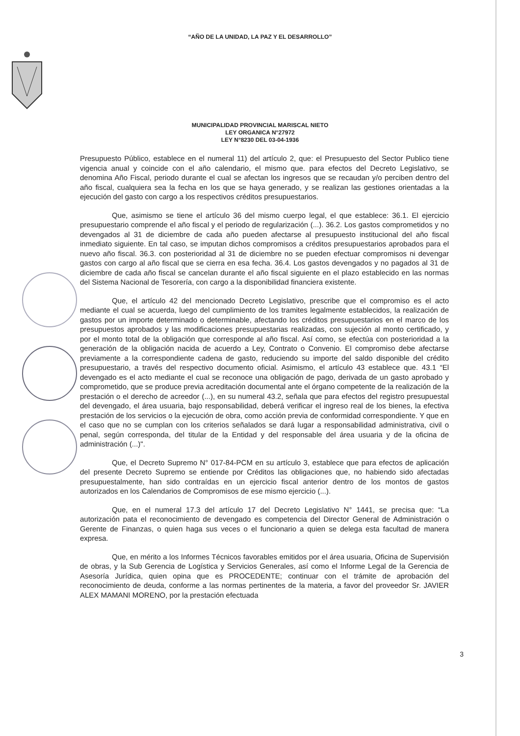“AÑO DE LA UNIDAD, LA PAZ Y EL DESARROLLO”
MUNICIPALIDAD PROVINCIAL MARISCAL NIETO
LEY ORGANICA N°27972
LEY N°8230 DEL 03-04-1936
Presupuesto Público, establece en el numeral 11) del artículo 2, que: el Presupuesto del Sector Publico tiene vigencia anual y coincide con el año calendario, el mismo que. para efectos del Decreto Legislativo, se denomina Año Fiscal, periodo durante el cual se afectan los ingresos que se recaudan y/o perciben dentro del año fiscal, cualquiera sea la fecha en los que se haya generado, y se realizan las gestiones orientadas a la ejecución del gasto con cargo a los respectivos créditos presupuestarios.
Que, asimismo se tiene el artículo 36 del mismo cuerpo legal, el que establece: 36.1. El ejercicio presupuestario comprende el año fiscal y el periodo de regularización (...). 36.2. Los gastos comprometidos y no devengados al 31 de diciembre de cada año pueden afectarse al presupuesto institucional del año fiscal inmediato siguiente. En tal caso, se imputan dichos compromisos a créditos presupuestarios aprobados para el nuevo año fiscal. 36.3. con posterioridad al 31 de diciembre no se pueden efectuar compromisos ni devengar gastos con cargo al año fiscal que se cierra en esa fecha. 36.4. Los gastos devengados y no pagados al 31 de diciembre de cada año fiscal se cancelan durante el año fiscal siguiente en el plazo establecido en las normas del Sistema Nacional de Tesorería, con cargo a la disponibilidad financiera existente.
Que, el artículo 42 del mencionado Decreto Legislativo, prescribe que el compromiso es el acto mediante el cual se acuerda, luego del cumplimiento de los tramites legalmente establecidos, la realización de gastos por un importe determinado o determinable, afectando los créditos presupuestarios en el marco de los presupuestos aprobados y las modificaciones presupuestarias realizadas, con sujeción al monto certificado, y por el monto total de la obligación que corresponde al año fiscal. Así como, se efectúa con posterioridad a la generación de la obligación nacida de acuerdo a Ley, Contrato o Convenio. El compromiso debe afectarse previamente a la correspondiente cadena de gasto, reduciendo su importe del saldo disponible del crédito presupuestario, a través del respectivo documento oficial. Asimismo, el artículo 43 establece que. 43.1 “El devengado es el acto mediante el cual se reconoce una obligación de pago, derivada de un gasto aprobado y comprometido, que se produce previa acreditación documental ante el órgano competente de la realización de la prestación o el derecho de acreedor (...), en su numeral 43.2, señala que para efectos del registro presupuestal del devengado, el área usuaria, bajo responsabilidad, deberá verificar el ingreso real de los bienes, la efectiva prestación de los servicios o la ejecución de obra, como acción previa de conformidad correspondiente. Y que en el caso que no se cumplan con los criterios señalados se dará lugar a responsabilidad administrativa, civil o penal, según corresponda, del titular de la Entidad y del responsable del área usuaria y de la oficina de administración (...)".
Que, el Decreto Supremo N° 017-84-PCM en su artículo 3, establece que para efectos de aplicación del presente Decreto Supremo se entiende por Créditos las obligaciones que, no habiendo sido afectadas presupuestalmente, han sido contraídas en un ejercicio fiscal anterior dentro de los montos de gastos autorizados en los Calendarios de Compromisos de ese mismo ejercicio (...).
Que, en el numeral 17.3 del artículo 17 del Decreto Legislativo N° 1441, se precisa que: “La autorización pata el reconocimiento de devengado es competencia del Director General de Administración o Gerente de Finanzas, o quien haga sus veces o el funcionario a quien se delega esta facultad de manera expresa.
Que, en mérito a los Informes Técnicos favorables emitidos por el área usuaria, Oficina de Supervisión de obras, y la Sub Gerencia de Logística y Servicios Generales, así como el Informe Legal de la Gerencia de Asesoría Jurídica, quien opina que es PROCEDENTE; continuar con el trámite de aprobación del reconocimiento de deuda, conforme a las normas pertinentes de la materia, a favor del proveedor Sr. JAVIER ALEX MAMANI MORENO, por la prestación efectuada
3